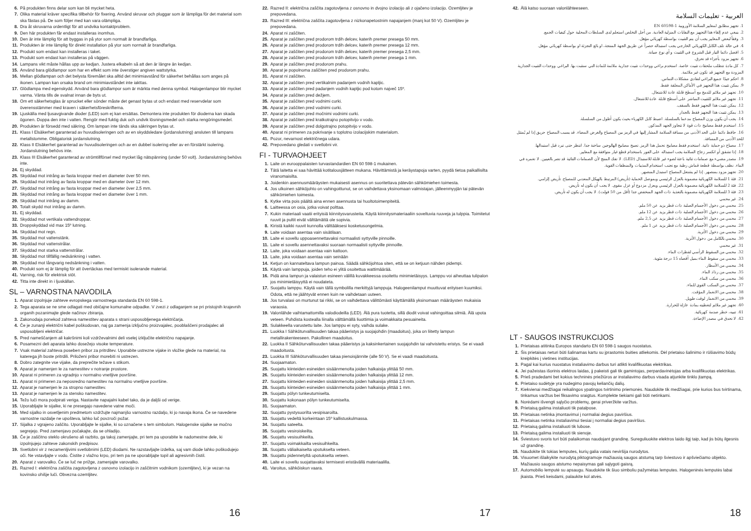6. På produkten finns delar som kan bli mycket heta.
7. Olika material kräver specifika tillbehör för fixering. Använd skruvar och pluggar som är lämpliga för det material som ska fästas på. De som följer med kan vara olämpliga.
8. Dra åt skruvarna ordentligt för att undvika kontaktproblem.
9. Den här produkten får endast installeras inomhus.
10. Den är inte lämplig för att byggas in på ytor som normalt är brandfarliga.
11. Produkten är inte lämplig för direkt installation på ytor som normalt är brandfarliga.
12. Produkt som endast kan installeras i taket.
13. Produkt som endast kan installeras på väggen.
14. Lampans vikt måste hållas upp av kedjan. Justera elkabeln så att den är längre än kedjan.
15. Använd bara glödlampor som har en effekt som inte överstiger angiven wattstyrka.
16. Mellan glödlampan och det belysta föremålet ska alltid det minimiavstånd för säkerhet behållas som anges på ikonen. Lampan kan orsaka brand om minimiavståndet inte iakttas.
17. Glödlampa med egenskydd. Använd bara glödlampor som är märkta med denna symbol. Halogenlampor blir mycket varma. Vänta tills de svalnat innan de byts ut.
18. Om ett säkerhetsglas är sprucket eller sönder måste det genast bytas ut och endast med reservdelar som överensstämmer med kraven i säkerhetsföreskrifterna.
19. Ljuskälla med ljusavgivande dioder (LED) som ej kan ersättas. Demontera inte produkten för dioderna kan skada ögonen. Doppa den inte i vatten. Rengör med fuktig duk och undvik lösningsmedel och starka rengöringsmedel.
20. Produkten är försedd med säkring. Om lampan inte tänds ska säkringen bytas ut.
21. Klass I Elsäkerhet garanterad av huvudisoleringen och av en skyddsledare (jordanslutning) ansluten till lampans metallstomme. Obligatorisk jordanslutning.
22. Klass II Elsäkerhet garanterad av huvudisoleringen och av en dubbel isolering eller av en förstärkt isolering. Jordanslutning behövs inte.
23. Klass III Elsäkerhet garanterad av strömtillförsel med mycket låg nätspänning (under 50 volt). Jordanslutning behövs inte.
24. Ej skyddad.
25. Skyddad mot intrång av fasta kroppar med en diameter över 50 mm.
26. Skyddad mot intrång av fasta kroppar med en diameter över 12 mm.
27. Skyddad mot intrång av fasta kroppar med en diameter över 2,5 mm.
28. Skyddad mot intrång av fasta kroppar med en diameter över 1 mm.
29. Skyddad mot intrång av damm.
30. Totalt skydd mot intrång av damm.
31. Ej skyddad.
32. Skyddad mot vertikala vattendroppar.
33. Droppskyddad vid max 15º lutning.
34. Skyddad mot regn.
35. Skyddad mot vattenstänk.
36. Skyddad mot vattenstrålar.
37. Skyddad mot starka vattenstrålar.
38. Skyddad mot tillfällig nedsänkning i vatten.
39. Skyddad mot långvarig nedsänkning i vatten.
40. Produkt som ej är lämplig för att övertäckas med termiskt isolerande material.
41. Varning, risk för elektrisk stöt.
42. Titta inte direkt in i ljuskällan.
SL – VARNOSTNA NAVODILA
1. Aparat izpolnjuje zahteve evropskega varnostnega standarda EN 60 598-1.
2. Tega aparata se ne sme odlagati med običajne komunalne odpadke. V zvezi z odlaganjem se pri pristojnih krajevnih organih pozanimajte glede načinov zbiranja.
3. Zakonodaja ponekod zahteva namestitev aparata s strani usposobljenega električarja.
4. Če je zunanji električni kabel poškodovan, naj ga zamenja izključno proizvajalec, pooblaščeni prodajalec ali usposobljeni električar.
5. Pred nameščanjem ali kakršnimi koli vzdrževalnimi deli vselej izključite električno napajanje.
6. Posamezni deli aparata lahko dosežejo visoke temperature.
7. Vsak material zahteva poseben pribor za pritrditev. Uporabite ustrezne vijake in vložke glede na material, na katerega jih boste pritrdili. Priloženi pribor morebiti ni ustrezen.
8. Dobro zategnite vse vijake, da preprečite težave s stikom.
9. Aparat je namenjen le za namestitev v notranje prostore.
10. Aparat ni primeren za vgradnjo v normalno vnetljive površine.
11. Aparat ni primeren za neposredno namestitev na normalno vnetljive površine.
12. Aparat je namenjen le za stropno namestitev.
13. Aparat je namenjen le za stensko namestitev.
14. Težo luči mora podpirati veriga. Nastavite napajalni kabel tako, da je daljši od verige.
15. Uporabljajte le sijalke, ki ne presegajo navedene vatne moči.
16. Med sijalko in osvetljenim predmetom vzdržujte najmanjšo varnostno razdaljo, ki jo navaja ikona. Če se navedene varnostne razdalje ne upošteva, lahko luč povzroči požar.
17. Sijalka z vgrajeno zaščito. Uporabljajte le sijalke, ki so označene s tem simbolom. Halogenske sijalke se močno segrejejo. Pred zamenjavo počakajte, da se ohladijo.
18. Če je zaščitno steklo okrušeno ali razbito, ga takoj zamenjajte, pri tem pa uporabite le nadomestne dele, ki izpolnjujejo zahteve zakonskih predpisov.
19. Svetlobni vir z nezamenljivimi svetlobnimi (LED) diodami. Ne razstavljajte izdelka, saj vam diode lahko poškodujejo oči. Ne vstavljajte v vodo. Čistite z vlažno krpo, pri tem pa ne uporabljajte topil ali agresivnih čistil.
20. Aparat z varovalko. Če se luč ne prižge, zamenjajte varovalko.
21. Razred I: električna zaščita zagotovljena z osnovno izolacijo in zaščitnim vodnikom (ozemljitev), ki je vezan na kovinsko ohišje luči. Obvezna ozemljitev.
16
22. Razred II: električna zaščita zagotovljena z osnovno in dvojno izolacijo ali z ojačeno izolacijo. Ozemljitev je prepovedana.
23. Razred III: električna zaščita zagotovljena z nizkonapetostnim napajanjem (manj kot 50 V). Ozemljitev je prepovedana.
24. Aparat ni zaščiten.
25. Aparat je zaščiten pred prodorom trdih delcev, katerih premer presega 50 mm.
26. Aparat je zaščiten pred prodorom trdih delcev, katerih premer presega 12 mm.
27. Aparat je zaščiten pred prodorom trdih delcev, katerih premer presega 2,5 mm.
28. Aparat je zaščiten pred prodorom trdih delcev, katerih premer presega 1 mm.
29. Aparat je zaščiten pred prodorom prahu.
30. Aparat je popolnoma zaščiten pred prodorom prahu.
31. Aparat ni zaščiten.
32. Aparat je zaščiten pred vertikalnim padanjem vodnih kapljic.
33. Aparat je zaščiten pred padanjem vodnih kapljic pod kotom največ 15º.
34. Aparat je zaščiten pred dežjem.
35. Aparat je zaščiten pred vodnimi curki.
36. Aparat je zaščiten pred vodnimi curki.
37. Aparat je zaščiten pred močnimi vodnimi curki.
38. Aparat je zaščiten pred kratkotrajno potopitvijo v vodo.
39. Aparat je zaščiten pred dolgotrajno potopitvijo v vodo.
40. Aparat ni primeren za pokrivanje s toplotno izolacijskim materialom.
41. Pozor, nevarnost električnega udara.
42. Prepovedano gledati v svetlobni vir.
FI - TURVAOHJEET
1. Laite on eurooppalaisten turvastandardien EN 60 598-1 mukainen.
2. Tätä laitetta ei saa hävittää kotitalousjätteen mukana. Hävittämistä ja keräystapoja varten, pyydä tietoa paikallisilta viranomaisilta.
3. Joidenkin asennusmääräysten mukaisesti asennus on suoritettava pätevän sähkömiehen toimesta.
4. Jos ulkoinen sähköjohto on vahingoittunut, se on vaihdettava yksinomaan valmistajan, jälleenmyyjän tai pätevän sähkömiehen toimesta.
5. Kytke virta pois päältä aina ennen asennusta tai huoltotoimenpiteitä.
6. Laitteessa on osia, jotka voivat polttaa.
7. Kukin materiaali vaatii erityisiä kiinnitysvarusteita. Käytä kiinnitysmateriaaliin soveltuvia ruuveja ja tulppia. Toimitetut ruuvit ja pultit eivät välttämättä ole sopivia.
8. Kiristä kaikki ruuvit kunnolla välttääksesi kosketusongelmia.
9. Laite voidaan asentaa vain sisätilaan.
10. Laite ei sovellu uppoasennettavaksi normaalisti syttyville pinnoille.
11. Laite ei sovellu asennettavaksi suoraan normaalisti syttyville pinnoille.
12. Laite, joka voidaan asentaa vain kattoon.
13. Laite, joka voidaan asentaa vain seinään
14. Ketjun on kannateltava lampun painoa. Säädä sähköjohtoa siten, että se on ketjuun nähden pidempi.
15. Käytä vain lamppuja, joiden teho ei ylitä osoitettua wattimäärää.
16. Pidä aina lampun ja valaistun esineen välillä kuvakkeessa osoitettu minimietäisyys. Lamppu voi aiheuttaa tulipalon jos minimietäisyyttä ei noudateta.
17. Suojattu lamppu. Käytä vain tällä symbolilla merkittyjä lamppuja. Halogeenilamput muuttuvat erityisen kuumiksi. Odota, että ne jäähtyvät ennen kuin ne vaihdetaan uuteen.
18. Jos turvalasi on murtunut tai rikki, se on vaihdettava välittömästi käyttämällä yksinomaan määräysten mukaisia varaosia.
19. Valonlähde vaihtamattomilla valodiodeilla (LED). Älä pura tuotetta, sillä diodit voivat vahingoittaa silmiä. Älä upota veteen. Puhdista kostealla liinalla välttämällä liuottimia ja voimakkaita pesuaineita.
20. Sulakkeella varustettu laite. Jos lamppu ei syty, vaihda sulake.
21. Luokka I Sähköturvallisuuden takaa pääeristys ja suojajohdin (maadoitus), joka on liitetty lampun metallirakenteeseen. Pakollinen maadoitus.
22. Luokka II Sähköturvallisuuden takaa pääeristys ja kaksinkertainen suojajohdin tai vahvistettu eristys. Se ei vaadi maadoitusta.
23. Luokka III Sähköturvallisuuden takaa pienoisjännite (alle 50 V). Se ei vaadi maadoitusta.
24. Suojaamaton.
25. Suojattu kiinteiden esineiden sisäänmenolta joiden halkaisija ylittää 50 mm.
26. Suojattu kiinteiden esineiden sisäänmenolta joiden halkaisija ylittää 12 mm.
27. Suojattu kiinteiden esineiden sisäänmenolta joiden halkaisija ylittää 2,5 mm.
28. Suojattu kiinteiden esineiden sisäänmenolta joiden halkaisija ylittää 1 mm.
29. Suojattu pölyn tunkeutumiselta.
30. Suojattu kokonaan pölyn tunkeutumiselta.
31. Suojaamaton.
32. Suojattu pystysuorilta vesipisaroilta.
33. Suojattu vedeltä korkeintaan 15º kallistuskulmassa.
34. Suojattu sateelta.
35. Suojattu vesiroiskeilta.
36. Suojattu vesisuihkeilta.
37. Suojattu voimakkailta vesisuihkeilta.
38. Suojattu väliaikaiselta upotukselta veteen.
39. Suojattu pidennetyltä upotukselta veteen.
40. Laite ei sovellu suojattavaksi termisesti eristävällä materiaalilla.
41. Varoitus, sähköiskun vaara.
17
42. Älä katso suoraan valonlähteeseen.
العربية - تعليمات السلامة
1. تجهيز مطابق لمعايير السلامة الأوروبية EN 60598-1
2. ينبغي عدم إلقاء هذا التجهيز مع النفايات المنزلية العادية. من أجل التخلص استعلم لدى السلطات المحلية حول كيفيات الجمع.
3. وفقاً لبعض المعايير يجب أن يتم التثبيت بواسطة كهربائي مؤهل.
4. في حالة تلف الكابل الكهربائي الخارجي يجب استبداله حصراً عن طريق الجهة المنتجة، او بائع التجزئة او بواسطة كهربائي مؤهل.
5. افصل دائما التيار قبل الشروع في التثبيت و أي نوع صيانة.
6. تجهيز مزود بأجزاء قد تحرق.
7. كل مادة تتطلب ملحقات تثبيت خاصة. استخدم براغي ووحدات تثبيت جدارية ملائمة للمادة التي ستثبت بها. البراغي ووحدات التثبيت الجدارية المزودة مع التجهيز قد تكون غير ملائمة.
8. احكم جيدًا جميع البراغي لتفادي مشكلات التماس.
9. يمكن تثبيت هذا التجهيز في الأماكن المغلقة فقط.
10. تجهيز غير ملائم للدمج مع أسطح قابلة عادة للاشتعال.
11. تجهيز غير ملائم للتثبيت المباشر على أسطح قابلة عادة للاشتعال.
12. يمكن تثبيت هذا التجهيز فقط بالسقف.
13. يمكن تثبيت هذا التجهيز فقط بالجدار.
14. يجب أن يكون وزن المصباح مدعما بالسلسلة. اضبط كابل الكهرباء بحيث يكون أطول من السلسلة.
15. استخدم فقط مصابيح ذات قوة لا تتجاوز الجهد المذكور.
16. حافظ دائما على الحد الأدنى من مسافة السلامة المشار إليها في الرمز بين المصباح والغرض المضاء. قد يسبب المصباح حريق إذا لم يُمتثل للحد الأدنى من المسافة.
17. مصباح ذو حماية ذاتية. استخدم فقط مصابيح تحمل هذا الرمز. تصبح مصابيح الهالوجين ساخنة جدا. انتظر حتى تبرد قبل استبدالها.
18. إذا تشقق أو انكسر زجاج السلامة يجب استبداله على الفور باستخدام قطع غيار متوافقة مع المعايير.
19. مصدر مضيء مع صمامات ثنائية باعثة لضوء غير قابلة للاستبدال (LED). لا تفك المنتج لأن الصمامات الثنائية قد تضر بالعينين. لا تغمره في الماء. نظف بواسطة قطعة قماش رطبة مع تجنب استخدام المذيبات والمنظفات القوية.
20. تجهيز مزود بمنصهر. إذا لم يشتعل المصباح استبدل المنصهر.
21. فئة 1 للسلامة الكهربائية مضمونة بالعزل الرئيسي وبموصل الحماية (تأريض) المرتبط بالهيكل المعدني للمصباح. تأريض إلزامي.
22. فئة 2 للسلامة الكهربائية مضمونة بالعزل الرئيسي وبعزل مزدوج أو عزل مقوى. لا يجب أن يكون له تأريض.
23. فئة 3 للسلامة الكهربائية مضمونة بالتغذية ذات الجهد المنخفض جدا (أقل من 50 فولت). لا يجب أن يكون له تأريض.
24. غير محمي
25. محمي من دخول الأجسام الصلبة ذات قطر يزيد عن 50 ملم.
26. محمي من دخول الأجسام الصلبة ذات قطر يزيد عن 12 ملم.
27. محمي من دخول الأجسام الصلبة ذات قطر يزيد عن 2,5 ملم.
28. محمي من دخول الأجسام الصلبة ذات قطر يزيد عن 1 ملم.
29. محمي من دخول الأتربة.
30. محمي بالكامل من دخول الأتربة.
31. غير محمي
32. محمي من السقوط الرأسي لقطرات الماء.
33. محمي من سقوط الماء بميل أقصاه 15 درجة مئوية.
34. محمي من الأمطار.
35. محمي من رذاذ الماء.
36. محمي من سكب الماء.
37. محمي من السكب القوي للماء.
38. محمي من الانغمار المؤقت.
39. محمي من الانغمار لوقت طويل.
40. تجهيز غير ملائم لتغطيته بمادة عازلة للحرارة.
41. تنبيه، خطر صدمة كهربائية.
42. لا تحدق في مصدر الإضاءة.
LT - SAUGOS INSTRUKCIJOS
1. Prietaisas atitinka Europos standarto EN 60 598-1 saugos nuostatus.
2. Šis prietaisas neturi būti šalinamas kartu su įprastomis buities atliekomis. Dėl prietaiso šalinimo ir rūšiavimo būdų kreipkitės į vietines institucijas.
3. Pagal kai kurius nuostatus instaliavimo darbus turi atlikti kvalifikuotas elektrikas.
4. Jei pažeistas išorinis elektros laidas, jį pakeisti gali tik gamintojas, perpardavinėtojas arba kvalifikuotas elektrikas.
5. Prieš pradedami bet kokius techninės priežiūros ar instaliavimo darbus visada atjunkite tinklo įtampą.
6. Prietaiso sudėtyje yra nudegimo pavojų keliančių dalių.
7. Kiekvienai medžiagai reikalingos ypatingos tvirtinimo priemonės. Naudokite tik medžiagai, prie kurios bus tvirtinama, tinkamus varžtus bei fiksavimo sraigtus. Komplekte tiekiami gali būti netinkami.
8. Norėdami išvengti sąlyčio problemų, gerai priveržkite varžtus.
9. Prietaisą galima instaliuoti tik patalpose.
10. Prietaisas netinka įmontavimui į normaliai degius paviršius.
11. Prietaisas netinka instaliavimui tiesiai į normaliai degius paviršius.
12. Prietaisą galima instaliuoti tik lubose.
13. Prietaisą galima instaliuoti tik sienoje.
14. Šviestuvo svoris turi būti palaikomas naudojant grandinę. Sureguliuokite elektros laido ilgį taip, kad jis būtų ilgesnis už grandinę.
15. Naudokite tik tokias lemputes, kurių galia vatais neviršija nurodytos.
16. Visuomet išlaikykite nurodytą piktogramoje mažiausią saugos atstumą tarp šviestuvo ir apšviečiamo objekto. Mažiausio saugos atstumo nepaisymas gali sąlygoti gaisrą.
17. Automobilio lemputė su apsaugu. Naudokite tik šiuo simboliu pažymėtas lemputes. Halogeninės lemputės labai įkaista. Prieš keisdami, palaukite kol atvės.
18